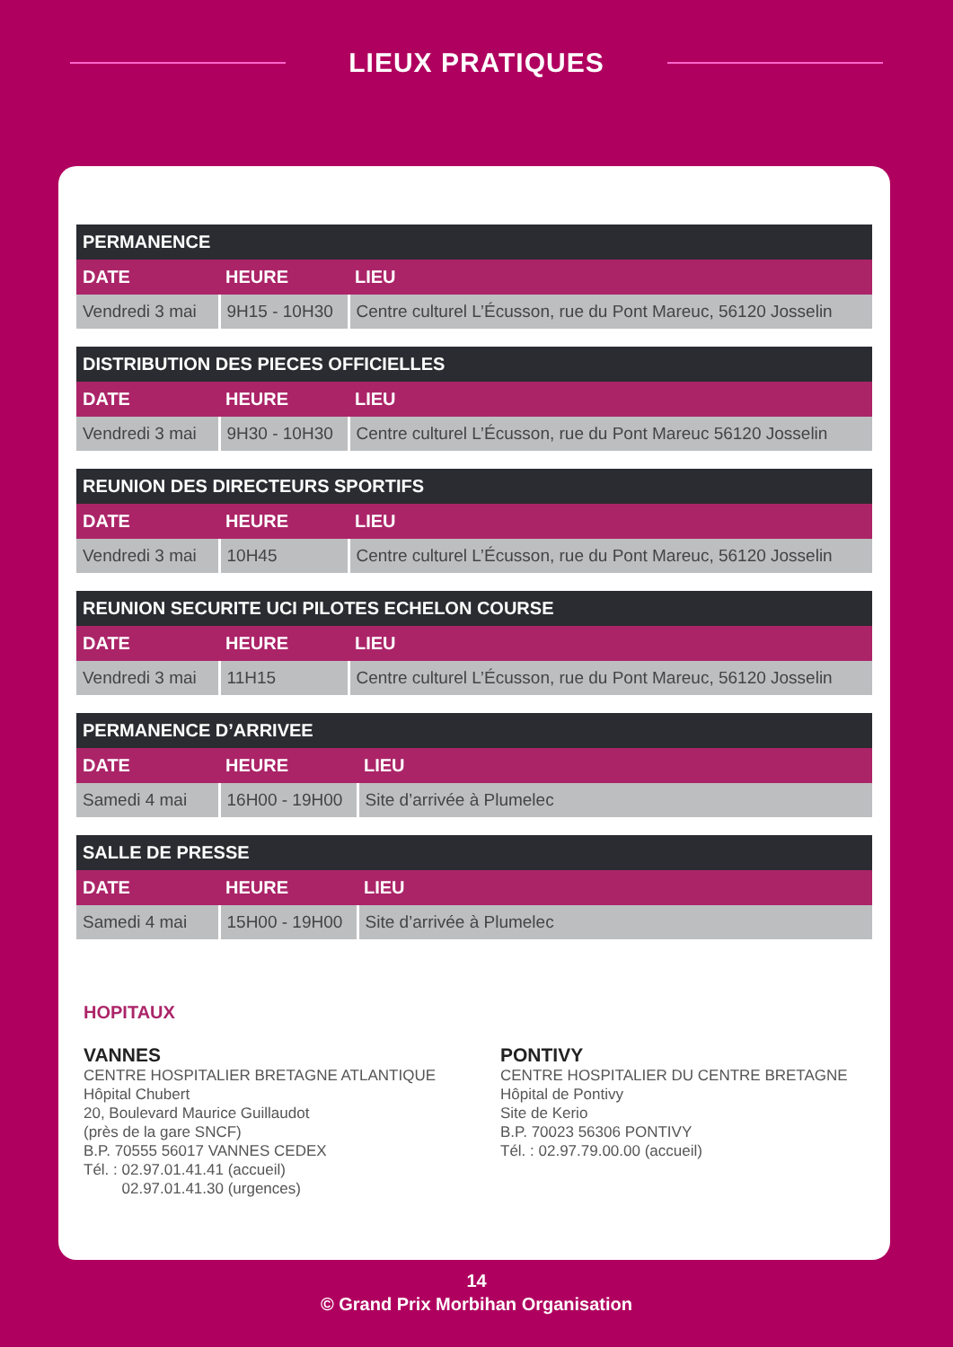LIEUX PRATIQUES
| PERMANENCE | | |
| --- | --- | --- |
| DATE | HEURE | LIEU |
| Vendredi 3 mai | 9H15 - 10H30 | Centre culturel L’Écusson, rue du Pont Mareuc, 56120 Josselin |
| DISTRIBUTION DES PIECES OFFICIELLES | | |
| --- | --- | --- |
| DATE | HEURE | LIEU |
| Vendredi 3 mai | 9H30 - 10H30 | Centre culturel L’Écusson, rue du Pont Mareuc 56120 Josselin |
| REUNION DES DIRECTEURS SPORTIFS | | |
| --- | --- | --- |
| DATE | HEURE | LIEU |
| Vendredi 3 mai | 10H45 | Centre culturel L’Écusson, rue du Pont Mareuc, 56120 Josselin |
| REUNION SECURITE UCI PILOTES ECHELON COURSE | | |
| --- | --- | --- |
| DATE | HEURE | LIEU |
| Vendredi 3 mai | 11H15 | Centre culturel L’Écusson, rue du Pont Mareuc, 56120 Josselin |
| PERMANENCE D’ARRIVEE | | |
| --- | --- | --- |
| DATE | HEURE | LIEU |
| Samedi 4 mai | 16H00 - 19H00 | Site d’arrivée à Plumelec |
| SALLE DE PRESSE | | |
| --- | --- | --- |
| DATE | HEURE | LIEU |
| Samedi 4 mai | 15H00 - 19H00 | Site d’arrivée à Plumelec |
HOPITAUX
VANNES
CENTRE HOSPITALIER BRETAGNE ATLANTIQUE
Hôpital Chubert
20, Boulevard Maurice Guillaudot
(près de la gare SNCF)
B.P. 70555 56017 VANNES CEDEX
Tél. : 02.97.01.41.41 (accueil)
02.97.01.41.30 (urgences)
PONTIVY
CENTRE HOSPITALIER DU CENTRE BRETAGNE
Hôpital de Pontivy
Site de Kerio
B.P. 70023 56306 PONTIVY
Tél. : 02.97.79.00.00 (accueil)
14
© Grand Prix Morbihan Organisation